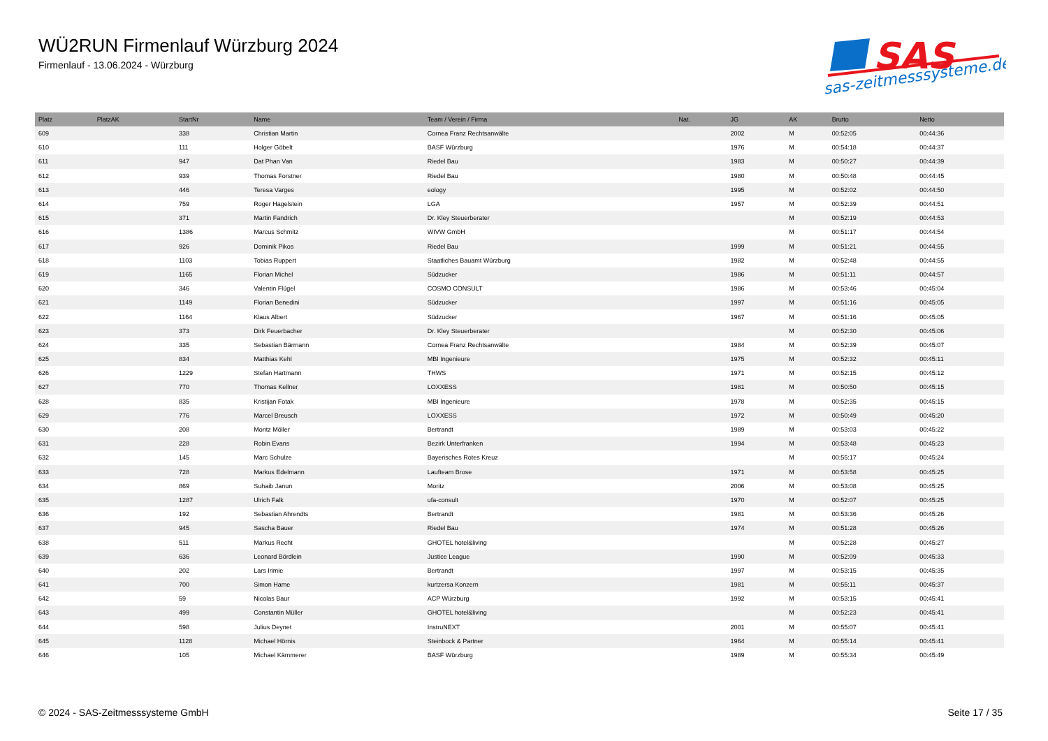WÜ2RUN Firmenlauf Würzburg 2024
Firmenlauf - 13.06.2024 - Würzburg
SAS
sas-zeitmesssysteme.de
| Platz | PlatzAK | StartNr | Name | Team / Verein / Firma | Nat. | JG | AK | Brutto | Netto |
| --- | --- | --- | --- | --- | --- | --- | --- | --- | --- |
| 609 | | 338 | Christian Martin | Cornea Franz Rechtsanwälte | | 2002 | M | 00:52:05 | 00:44:36 |
| 610 | | 111 | Holger Göbelt | BASF Würzburg | | 1976 | M | 00:54:18 | 00:44:37 |
| 611 | | 947 | Dat Phan Van | Riedel Bau | | 1983 | M | 00:50:27 | 00:44:39 |
| 612 | | 939 | Thomas Forstner | Riedel Bau | | 1980 | M | 00:50:48 | 00:44:45 |
| 613 | | 446 | Teresa Varges | eology | | 1995 | M | 00:52:02 | 00:44:50 |
| 614 | | 759 | Roger Hagelstein | LGA | | 1957 | M | 00:52:39 | 00:44:51 |
| 615 | | 371 | Martin Fandrich | Dr. Kley Steuerberater | | | M | 00:52:19 | 00:44:53 |
| 616 | | 1386 | Marcus Schmitz | WIVW GmbH | | | M | 00:51:17 | 00:44:54 |
| 617 | | 926 | Dominik Pikos | Riedel Bau | | 1999 | M | 00:51:21 | 00:44:55 |
| 618 | | 1103 | Tobias Ruppert | Staatliches Bauamt Würzburg | | 1982 | M | 00:52:48 | 00:44:55 |
| 619 | | 1165 | Florian Michel | Südzucker | | 1986 | M | 00:51:11 | 00:44:57 |
| 620 | | 346 | Valentin Flügel | COSMO CONSULT | | 1986 | M | 00:53:46 | 00:45:04 |
| 621 | | 1149 | Florian Benedini | Südzucker | | 1997 | M | 00:51:16 | 00:45:05 |
| 622 | | 1164 | Klaus Albert | Südzucker | | 1967 | M | 00:51:16 | 00:45:05 |
| 623 | | 373 | Dirk Feuerbacher | Dr. Kley Steuerberater | | | M | 00:52:30 | 00:45:06 |
| 624 | | 335 | Sebastian Bärmann | Cornea Franz Rechtsanwälte | | 1984 | M | 00:52:39 | 00:45:07 |
| 625 | | 834 | Matthias Kehl | MBI Ingenieure | | 1975 | M | 00:52:32 | 00:45:11 |
| 626 | | 1229 | Stefan Hartmann | THWS | | 1971 | M | 00:52:15 | 00:45:12 |
| 627 | | 770 | Thomas Kellner | LOXXESS | | 1981 | M | 00:50:50 | 00:45:15 |
| 628 | | 835 | Kristijan Fotak | MBI Ingenieure | | 1978 | M | 00:52:35 | 00:45:15 |
| 629 | | 776 | Marcel Breusch | LOXXESS | | 1972 | M | 00:50:49 | 00:45:20 |
| 630 | | 208 | Moritz Möller | Bertrandt | | 1989 | M | 00:53:03 | 00:45:22 |
| 631 | | 228 | Robin Evans | Bezirk Unterfranken | | 1994 | M | 00:53:48 | 00:45:23 |
| 632 | | 145 | Marc Schulze | Bayerisches Rotes Kreuz | | | M | 00:55:17 | 00:45:24 |
| 633 | | 728 | Markus Edelmann | Laufteam Brose | | 1971 | M | 00:53:58 | 00:45:25 |
| 634 | | 869 | Suhaib Janun | Moritz | | 2006 | M | 00:53:08 | 00:45:25 |
| 635 | | 1287 | Ulrich Falk | ufa-consult | | 1970 | M | 00:52:07 | 00:45:25 |
| 636 | | 192 | Sebastian Ahrendts | Bertrandt | | 1981 | M | 00:53:36 | 00:45:26 |
| 637 | | 945 | Sascha Bauer | Riedel Bau | | 1974 | M | 00:51:28 | 00:45:26 |
| 638 | | 511 | Markus Recht | GHOTEL hotel&living | | | M | 00:52:28 | 00:45:27 |
| 639 | | 636 | Leonard Bördlein | Justice League | | 1990 | M | 00:52:09 | 00:45:33 |
| 640 | | 202 | Lars Irimie | Bertrandt | | 1997 | M | 00:53:15 | 00:45:35 |
| 641 | | 700 | Simon Hame | kurtzersa Konzern | | 1981 | M | 00:55:11 | 00:45:37 |
| 642 | | 59 | Nicolas Baur | ACP Würzburg | | 1992 | M | 00:53:15 | 00:45:41 |
| 643 | | 499 | Constantin Müller | GHOTEL hotel&living | | | M | 00:52:23 | 00:45:41 |
| 644 | | 598 | Julius Deynet | InstruNEXT | | 2001 | M | 00:55:07 | 00:45:41 |
| 645 | | 1128 | Michael Hörnis | Steinbock & Partner | | 1964 | M | 00:55:14 | 00:45:41 |
| 646 | | 105 | Michael Kämmerer | BASF Würzburg | | 1989 | M | 00:55:34 | 00:45:49 |
© 2024 - SAS-Zeitmesssysteme GmbH Seite 17 / 35